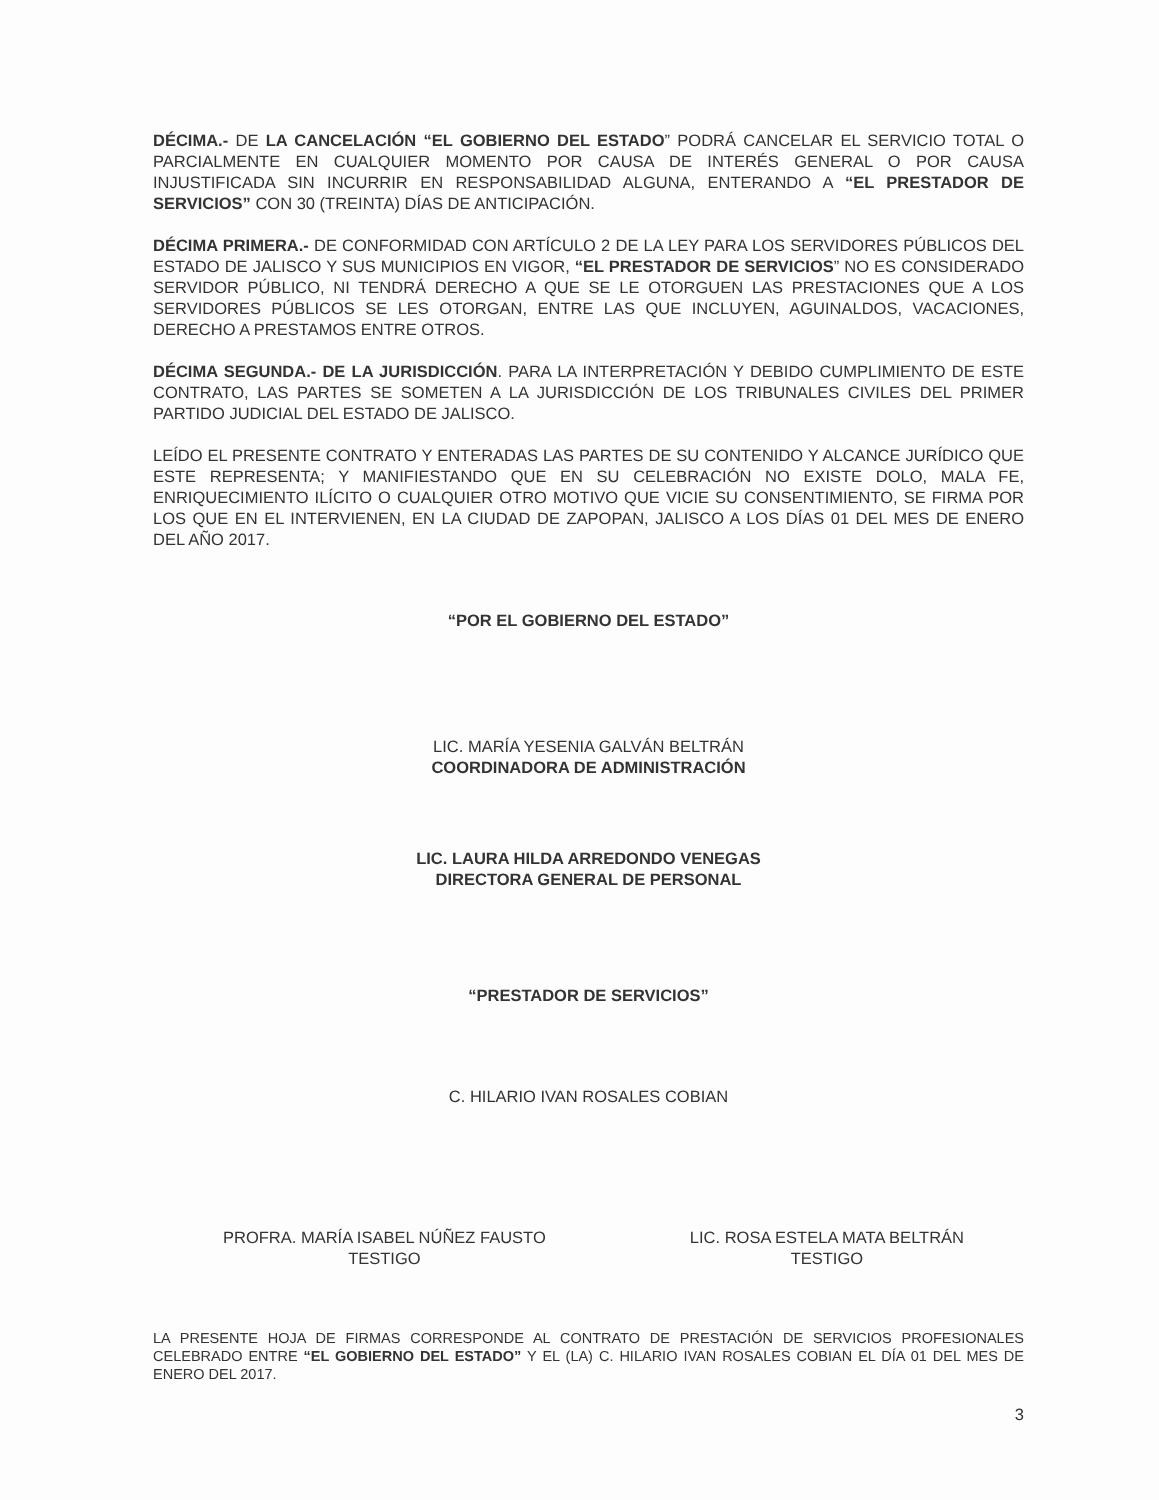DÉCIMA.- DE LA CANCELACIÓN “EL GOBIERNO DEL ESTADO” PODRÁ CANCELAR EL SERVICIO TOTAL O PARCIALMENTE EN CUALQUIER MOMENTO POR CAUSA DE INTERÉS GENERAL O POR CAUSA INJUSTIFICADA SIN INCURRIR EN RESPONSABILIDAD ALGUNA, ENTERANDO A “EL PRESTADOR DE SERVICIOS” CON 30 (TREINTA) DÍAS DE ANTICIPACIÓN.
DÉCIMA PRIMERA.- DE CONFORMIDAD CON ARTÍCULO 2 DE LA LEY PARA LOS SERVIDORES PÚBLICOS DEL ESTADO DE JALISCO Y SUS MUNICIPIOS EN VIGOR, “EL PRESTADOR DE SERVICIOS” NO ES CONSIDERADO SERVIDOR PÚBLICO, NI TENDRÁ DERECHO A QUE SE LE OTORGUEN LAS PRESTACIONES QUE A LOS SERVIDORES PÚBLICOS SE LES OTORGAN, ENTRE LAS QUE INCLUYEN, AGUINALDOS, VACACIONES, DERECHO A PRESTAMOS ENTRE OTROS.
DÉCIMA SEGUNDA.- DE LA JURISDICCIÓN. PARA LA INTERPRETACIÓN Y DEBIDO CUMPLIMIENTO DE ESTE CONTRATO, LAS PARTES SE SOMETEN A LA JURISDICCIÓN DE LOS TRIBUNALES CIVILES DEL PRIMER PARTIDO JUDICIAL DEL ESTADO DE JALISCO.
LEÍDO EL PRESENTE CONTRATO Y ENTERADAS LAS PARTES DE SU CONTENIDO Y ALCANCE JURÍDICO QUE ESTE REPRESENTA; Y MANIFIESTANDO QUE EN SU CELEBRACIÓN NO EXISTE DOLO, MALA FE, ENRIQUECIMIENTO ILÍCITO O CUALQUIER OTRO MOTIVO QUE VICIE SU CONSENTIMIENTO, SE FIRMA POR LOS QUE EN EL INTERVIENEN, EN LA CIUDAD DE ZAPOPAN, JALISCO A LOS DÍAS 01 DEL MES DE ENERO DEL AÑO 2017.
“POR EL GOBIERNO DEL ESTADO”
LIC. MARÍA YESENIA GALVÁN BELTRÁN
COORDINADORA DE ADMINISTRACIÓN
LIC. LAURA HILDA ARREDONDO VENEGAS
DIRECTORA GENERAL DE PERSONAL
“PRESTADOR DE SERVICIOS”
C. HILARIO IVAN ROSALES COBIAN
PROFRA. MARÍA ISABEL NÚÑEZ FAUSTO
TESTIGO
LIC. ROSA ESTELA MATA BELTRÁN
TESTIGO
LA PRESENTE HOJA DE FIRMAS CORRESPONDE AL CONTRATO DE PRESTACIÓN DE SERVICIOS PROFESIONALES CELEBRADO ENTRE “EL GOBIERNO DEL ESTADO” Y EL (LA) C. HILARIO IVAN ROSALES COBIAN EL DÍA 01 DEL MES DE ENERO DEL 2017.
3